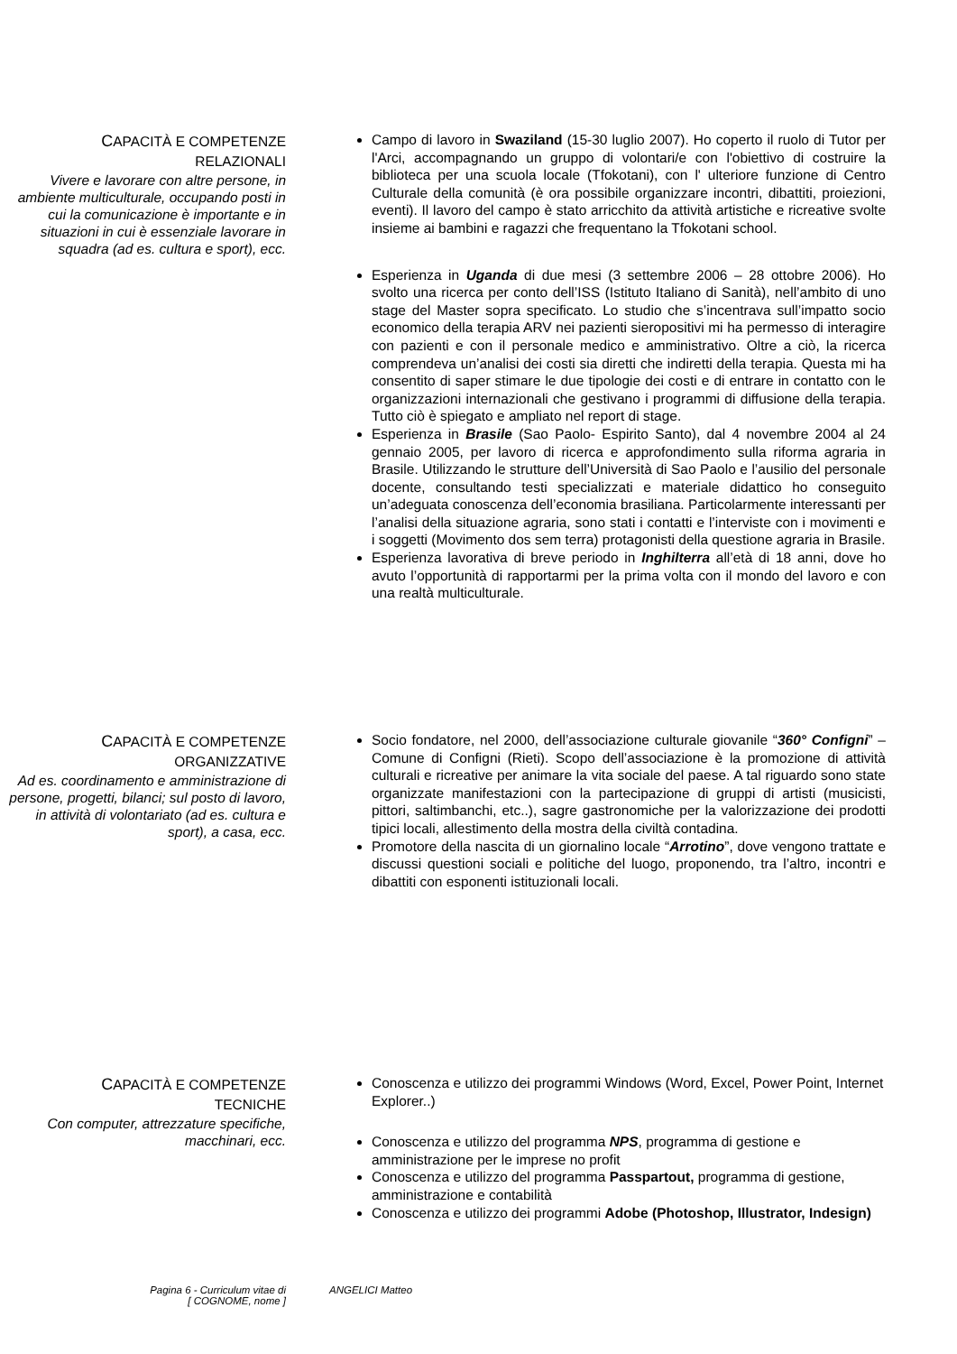CAPACITÀ E COMPETENZE
RELAZIONALI
Vivere e lavorare con altre persone, in ambiente multiculturale, occupando posti in cui la comunicazione è importante e in situazioni in cui è essenziale lavorare in squadra (ad es. cultura e sport), ecc.
Campo di lavoro in Swaziland (15-30 luglio 2007). Ho coperto il ruolo di Tutor per l'Arci, accompagnando un gruppo di volontari/e con l'obiettivo di costruire la biblioteca per una scuola locale (Tfokotani), con l' ulteriore funzione di Centro Culturale della comunità (è ora possibile organizzare incontri, dibattiti, proiezioni, eventi). Il lavoro del campo è stato arricchito da attività artistiche e ricreative svolte insieme ai bambini e ragazzi che frequentano la Tfokotani school.
Esperienza in Uganda di due mesi (3 settembre 2006 – 28 ottobre 2006). Ho svolto una ricerca per conto dell’ISS (Istituto Italiano di Sanità), nell’ambito di uno stage del Master sopra specificato. Lo studio che s’incentrava sull’impatto socio economico della terapia ARV nei pazienti sieropositivi mi ha permesso di interagire con pazienti e con il personale medico e amministrativo. Oltre a ciò, la ricerca comprendeva un’analisi dei costi sia diretti che indiretti della terapia. Questa mi ha consentito di saper stimare le due tipologie dei costi e di entrare in contatto con le organizzazioni internazionali che gestivano i programmi di diffusione della terapia. Tutto ciò è spiegato e ampliato nel report di stage.
Esperienza in Brasile (Sao Paolo- Espirito Santo), dal 4 novembre 2004 al 24 gennaio 2005, per lavoro di ricerca e approfondimento sulla riforma agraria in Brasile. Utilizzando le strutture dell’Università di Sao Paolo e l’ausilio del personale docente, consultando testi specializzati e materiale didattico ho conseguito un’adeguata conoscenza dell’economia brasiliana. Particolarmente interessanti per l’analisi della situazione agraria, sono stati i contatti e l’interviste con i movimenti e i soggetti (Movimento dos sem terra) protagonisti della questione agraria in Brasile.
Esperienza lavorativa di breve periodo in Inghilterra all’età di 18 anni, dove ho avuto l’opportunità di rapportarmi per la prima volta con il mondo del lavoro e con una realtà multiculturale.
CAPACITÀ E COMPETENZE
ORGANIZZATIVE
Ad es. coordinamento e amministrazione di persone, progetti, bilanci; sul posto di lavoro, in attività di volontariato (ad es. cultura e sport), a casa, ecc.
Socio fondatore, nel 2000, dell’associazione culturale giovanile “360° Configni” – Comune di Configni (Rieti). Scopo dell’associazione è la promozione di attività culturali e ricreative per animare la vita sociale del paese. A tal riguardo sono state organizzate manifestazioni con la partecipazione di gruppi di artisti (musicisti, pittori, saltimbanchi, etc..), sagre gastronomiche per la valorizzazione dei prodotti tipici locali, allestimento della mostra della civiltà contadina.
Promotore della nascita di un giornalino locale “Arrotino”, dove vengono trattate e discussi questioni sociali e politiche del luogo, proponendo, tra l’altro, incontri e dibattiti con esponenti istituzionali locali.
CAPACITÀ E COMPETENZE
TECNICHE
Con computer, attrezzature specifiche, macchinari, ecc.
Conoscenza e utilizzo dei programmi Windows (Word, Excel, Power Point, Internet Explorer..)
Conoscenza e utilizzo del programma NPS, programma di gestione e amministrazione per le imprese no profit
Conoscenza e utilizzo del programma Passpartout, programma di gestione, amministrazione e contabilità
Conoscenza e utilizzo dei programmi Adobe (Photoshop, Illustrator, Indesign)
Pagina 6 - Curriculum vitae di
[ COGNOME, nome ]
ANGELICI Matteo